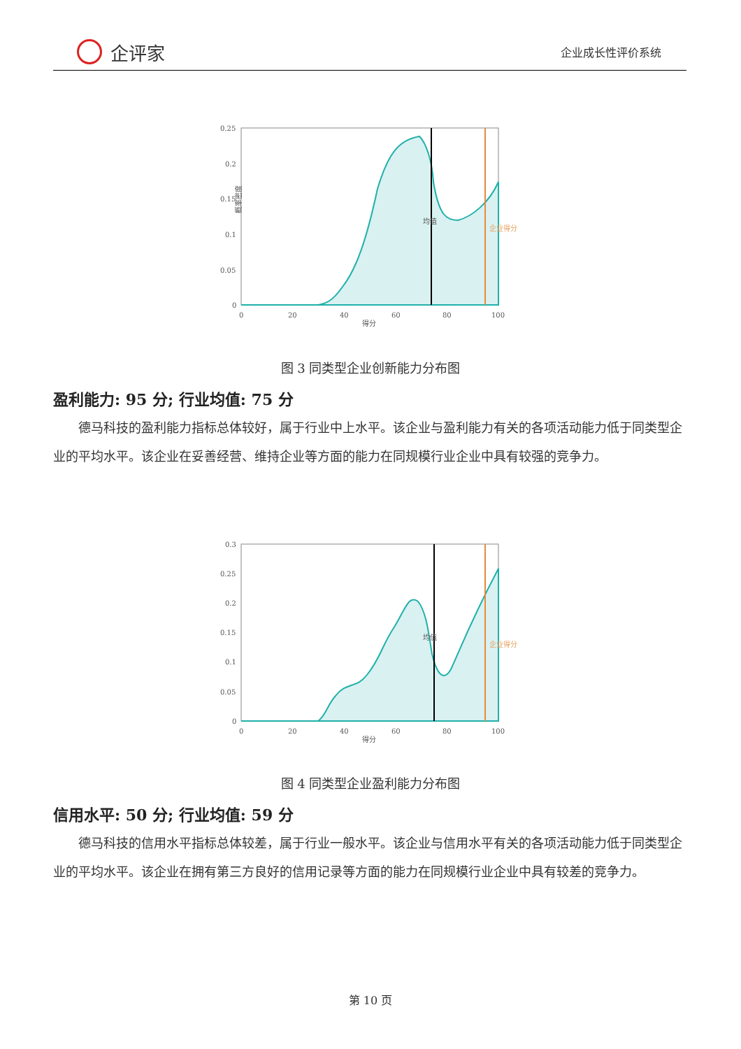企评家
企业成长性评价系统
0.25
0.2
0.15
0.1
0.05
0
0
20
40
60
80
100
得分
概率密度
均值
企业得分
图 3 同类型企业创新能力分布图
盈利能力: 95 分; 行业均值: 75 分
德马科技的盈利能力指标总体较好，属于行业中上水平。该企业与盈利能力有关的各项活动能力低于同类型企业的平均水平。该企业在妥善经营、维持企业等方面的能力在同规模行业企业中具有较强的竞争力。
0.3
0.25
0.2
0.15
0.1
0.05
0
0
20
40
60
80
100
得分
均值
企业得分
图 4 同类型企业盈利能力分布图
信用水平: 50 分; 行业均值: 59 分
德马科技的信用水平指标总体较差，属于行业一般水平。该企业与信用水平有关的各项活动能力低于同类型企业的平均水平。该企业在拥有第三方良好的信用记录等方面的能力在同规模行业企业中具有较差的竞争力。
第 10 页